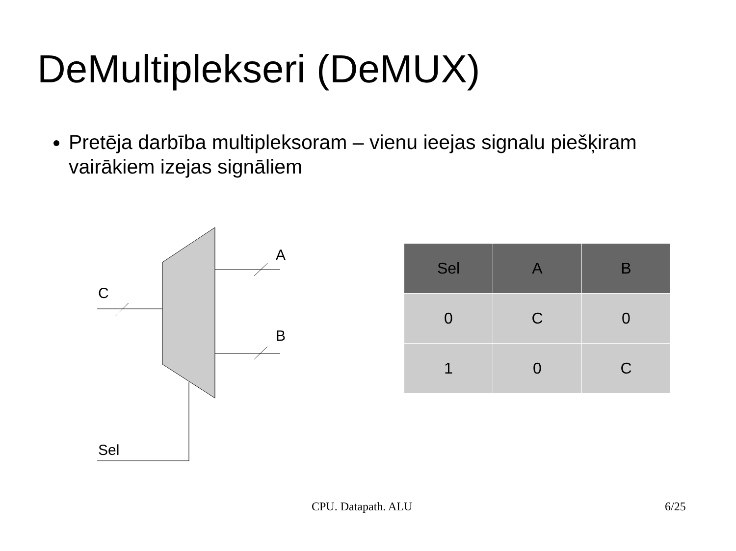DeMultiplekseri (DeMUX)
Pretēja darbība multipleksoram – vienu ieejas signalu piešķiram vairākiem izejas signāliem
A
B
C
Sel
| Sel | A | B |
| --- | --- | --- |
| 0 | C | 0 |
| 1 | 0 | C |
CPU. Datapath. ALU 6/25